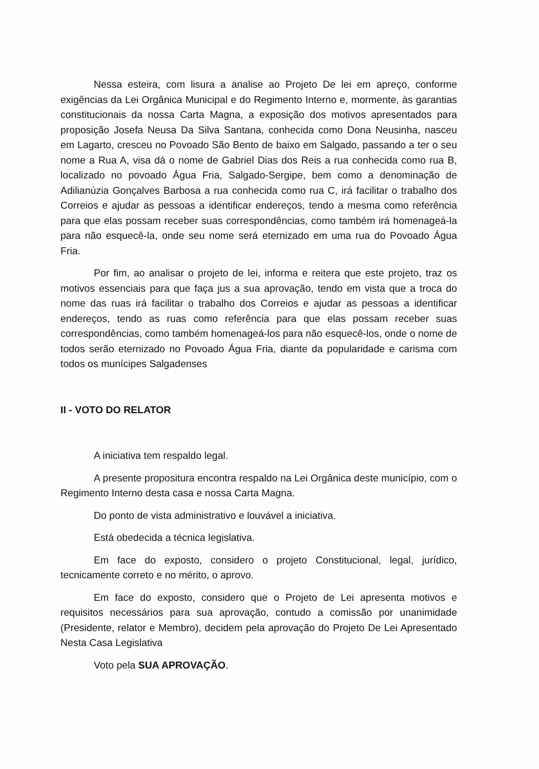Nessa esteira, com lisura a analise ao Projeto De lei em apreço, conforme exigências da Lei Orgânica Municipal e do Regimento Interno e, mormente, às garantias constitucionais da nossa Carta Magna, a exposição dos motivos apresentados para proposição Josefa Neusa Da Silva Santana, conhecida como Dona Neusinha, nasceu em Lagarto, cresceu no Povoado São Bento de baixo em Salgado, passando a ter o seu nome a Rua A, visa dá o nome de Gabriel Dias dos Reis a rua conhecida como rua B, localizado no povoado Água Fria, Salgado-Sergipe, bem como a denominação de Adilianúzia Gonçalves Barbosa a rua conhecida como rua C, irá facilitar o trabalho dos Correios e ajudar as pessoas a identificar endereços, tendo a mesma como referência para que elas possam receber suas correspondências, como também irá homenageá-la para não esquecê-la, onde seu nome será eternizado em uma rua do Povoado Água Fria.
Por fim, ao analisar o projeto de lei, informa e reitera que este projeto, traz os motivos essenciais para que faça jus a sua aprovação, tendo em vista que a troca do nome das ruas irá facilitar o trabalho dos Correios e ajudar as pessoas a identificar endereços, tendo as ruas como referência para que elas possam receber suas correspondências, como também homenageá-los para não esquecê-los, onde o nome de todos serão eternizado no Povoado Água Fria, diante da popularidade e carisma com todos os munícipes Salgadenses
II - VOTO DO RELATOR
A iniciativa tem respaldo legal.
A presente propositura encontra respaldo na Lei Orgânica deste município, com o Regimento Interno desta casa e nossa Carta Magna.
Do ponto de vista administrativo e louvável a iniciativa.
Está obedecida a técnica legislativa.
Em face do exposto, considero o projeto Constitucional, legal, jurídico, tecnicamente correto e no mérito, o aprovo.
Em face do exposto, considero que o Projeto de Lei apresenta motivos e requisitos necessários para sua aprovação, contudo a comissão por unanimidade (Presidente, relator e Membro), decidem pela aprovação do Projeto De Lei Apresentado Nesta Casa Legislativa
Voto pela SUA APROVAÇÃO.